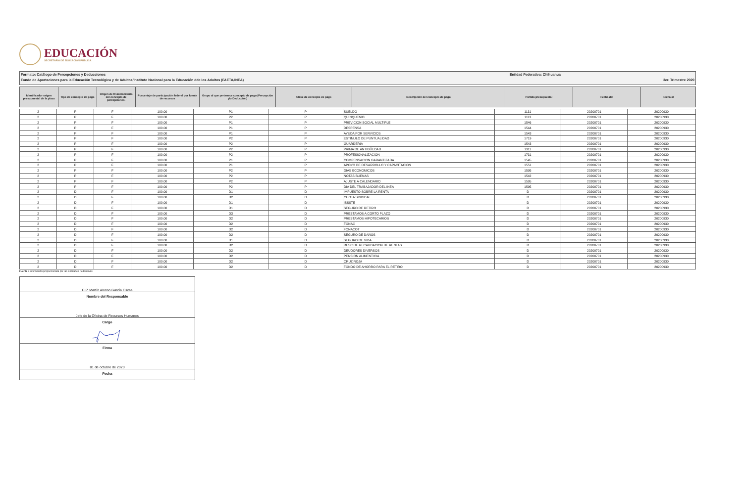EDUCACIÓN
SECRETARÍA DE EDUCACIÓN PÚBLICA
Formato: Catálogo de Percepciones y Deducciones Entidad Federativa: Chihuahua
Fondo de Aportaciones para la Educación Tecnológica y de Adultos/Instituto Nacional para la Educación dde los Adultos (FAETA/INEA) 3er. Trimestre 2020
| Identificador origen presupuestal de la plaza | Tipo de concepto de pago | Origen de financiamiento del concepto de percepciones. | Porcentaje de participación federal por fuente de recursos | Grupo al que pertenece concepto de pago (Percepción y/o Deducción) | Clave de concepto de pago | Descripción del concepto de pago | Partida presupuestal | Fecha del | Fecha al |
| --- | --- | --- | --- | --- | --- | --- | --- | --- | --- |
| 2 | P | F | 100.00 | P1 | P | SUELDO | 1131 | 20200701 | 20200930 |
| 2 | P | F | 100.00 | P2 | P | QUINQUENIO | 1113 | 20200701 | 20200930 |
| 2 | P | F | 100.00 | P1 | P | PREVICION SOCIAL MULTIPLE | 1546 | 20200701 | 20200930 |
| 2 | P | F | 100.00 | P1 | P | DESPENSA | 1544 | 20200701 | 20200930 |
| 2 | P | F | 100.00 | P1 | P | AYUDA POR SERVICIOS | 1543 | 20200701 | 20200930 |
| 2 | P | F | 100.00 | P2 | P | ESTIMULO DE PUNTUALIDAD | 1719 | 20200701 | 20200930 |
| 2 | P | F | 100.00 | P2 | P | GUARDERIA | 1543 | 20200701 | 20200930 |
| 2 | P | F | 100.00 | P2 | P | PRIMA DE ANTIGÜEDAD | 1311 | 20200701 | 20200930 |
| 2 | P | F | 100.00 | P2 | P | PROFESIONALIZACION | 1731 | 20200701 | 20200930 |
| 2 | P | F | 100.00 | P1 | P | COMPENSACION GARANTIZADA | 1545 | 20200701 | 20200930 |
| 2 | P | F | 100.00 | P1 | P | APOYO DE DESARROLLO Y CAPACITACION | 1551 | 20200701 | 20200930 |
| 2 | P | F | 100.00 | P2 | P | DIAS ECONOMICOS | 1595 | 20200701 | 20200930 |
| 2 | P | F | 100.00 | P2 | P | NOTAS BUENAS | 1542 | 20200701 | 20200930 |
| 2 | P | F | 100.00 | P2 | P | AJUSTE A CALENDARIO | 1595 | 20200701 | 20200930 |
| 2 | P | F | 100.00 | P2 | P | DIA DEL TRABAJADOR DEL INEA | 1595 | 20200701 | 20200930 |
| 2 | D | F | 100.00 | D1 | D | IMPUESTO SOBRE LA RENTA | D | 20200701 | 20200930 |
| 2 | D | F | 100.00 | D2 | D | CUOTA SINDICAL | D | 20200701 | 20200930 |
| 2 | D | F | 100.00 | D1 | D | ISSSTE | D | 20200701 | 20200930 |
| 2 | D | F | 100.00 | D1 | D | SEGURO DE RETIRO | D | 20200701 | 20200930 |
| 2 | D | F | 100.00 | D3 | D | PRESTAMOS A CORTO PLAZO | D | 20200701 | 20200930 |
| 2 | D | F | 100.00 | D2 | D | PRESTAMOS HIPOTECARIOS | D | 20200701 | 20200930 |
| 2 | D | F | 100.00 | D2 | D | FONAC | D | 20200701 | 20200930 |
| 2 | D | F | 100.00 | D2 | D | FONACOT | D | 20200701 | 20200930 |
| 2 | D | F | 100.00 | D2 | D | SEGURO DE DAÑOS | D | 20200701 | 20200930 |
| 2 | D | F | 100.00 | D1 | D | SEGURO DE VIDA | D | 20200701 | 20200930 |
| 2 | D | F | 100.00 | D2 | D | DESC DE RECAUDACION DE RENTAS | D | 20200701 | 20200930 |
| 2 | D | F | 100.00 | D2 | D | DEUDORES DIVERSOS | D | 20200701 | 20200930 |
| 2 | D | F | 100.00 | D2 | D | PENSION ALIMENTICIA | D | 20200701 | 20200930 |
| 2 | D | F | 100.00 | D2 | D | CRUZ ROJA | D | 20200701 | 20200930 |
| 2 | D | F | 100.00 | D2 | D | FONDO DE AHORRO PARA EL RETIRO | D | 20200701 | 20200930 |
Fuente : Información proporcionada por las Entidades Federativas
C.P. Martín Alonso García Olivas
Nombre del Responsable
Jefe de la Oficina de Recursos Humanos
Cargo
Firma
01 de octubre de 2020
Fecha